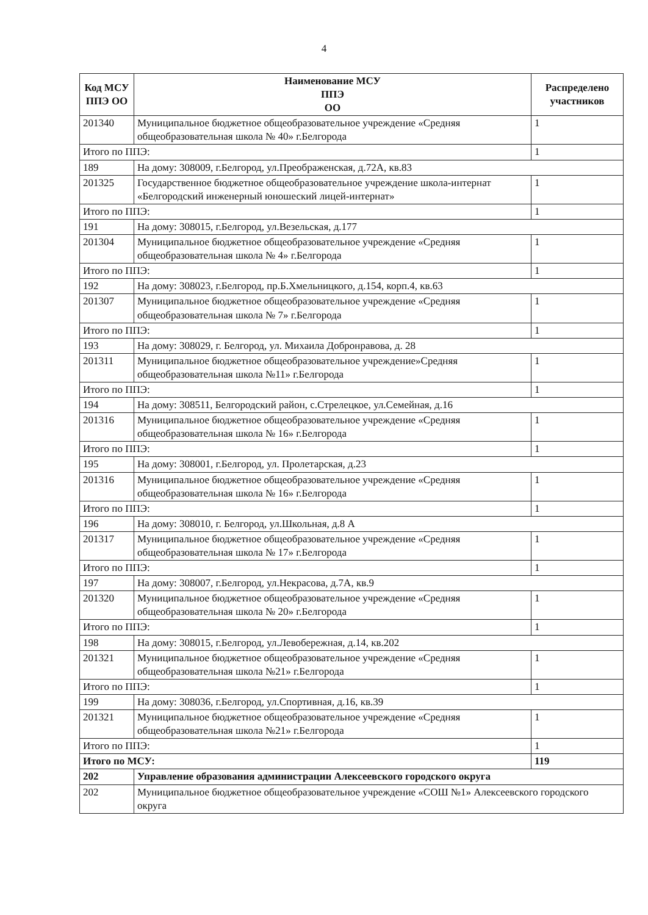4
| Код МСУ ППЭ ОО | Наименование МСУ ППЭ ОО | Распределено участников |
| --- | --- | --- |
| 201340 | Муниципальное бюджетное общеобразовательное учреждение «Средняя общеобразовательная школа № 40» г.Белгорода | 1 |
| Итого по ППЭ: | | 1 |
| 189 | На дому: 308009, г.Белгород, ул.Преображенская, д.72А, кв.83 | |
| 201325 | Государственное бюджетное общеобразовательное учреждение школа-интернат «Белгородский инженерный юношеский лицей-интернат» | 1 |
| Итого по ППЭ: | | 1 |
| 191 | На дому: 308015, г.Белгород, ул.Везельская, д.177 | |
| 201304 | Муниципальное бюджетное общеобразовательное учреждение «Средняя общеобразовательная школа № 4» г.Белгорода | 1 |
| Итого по ППЭ: | | 1 |
| 192 | На дому: 308023, г.Белгород, пр.Б.Хмельницкого, д.154, корп.4, кв.63 | |
| 201307 | Муниципальное бюджетное общеобразовательное учреждение «Средняя общеобразовательная школа № 7» г.Белгорода | 1 |
| Итого по ППЭ: | | 1 |
| 193 | На дому: 308029, г. Белгород, ул. Михаила Добронравова, д. 28 | |
| 201311 | Муниципальное бюджетное общеобразовательное учреждение»Средняя общеобразовательная школа №11» г.Белгорода | 1 |
| Итого по ППЭ: | | 1 |
| 194 | На дому: 308511, Белгородский район, с.Стрелецкое, ул.Семейная, д.16 | |
| 201316 | Муниципальное бюджетное общеобразовательное учреждение «Средняя общеобразовательная школа № 16» г.Белгорода | 1 |
| Итого по ППЭ: | | 1 |
| 195 | На дому: 308001, г.Белгород, ул. Пролетарская, д.23 | |
| 201316 | Муниципальное бюджетное общеобразовательное учреждение «Средняя общеобразовательная школа № 16» г.Белгорода | 1 |
| Итого по ППЭ: | | 1 |
| 196 | На дому: 308010, г. Белгород, ул.Школьная, д.8 А | |
| 201317 | Муниципальное бюджетное общеобразовательное учреждение «Средняя общеобразовательная школа № 17» г.Белгорода | 1 |
| Итого по ППЭ: | | 1 |
| 197 | На дому: 308007, г.Белгород, ул.Некрасова, д.7А, кв.9 | |
| 201320 | Муниципальное бюджетное общеобразовательное учреждение «Средняя общеобразовательная школа № 20» г.Белгорода | 1 |
| Итого по ППЭ: | | 1 |
| 198 | На дому: 308015, г.Белгород, ул.Левобережная, д.14, кв.202 | |
| 201321 | Муниципальное бюджетное общеобразовательное учреждение «Средняя общеобразовательная школа №21» г.Белгорода | 1 |
| Итого по ППЭ: | | 1 |
| 199 | На дому: 308036, г.Белгород, ул.Спортивная, д.16, кв.39 | |
| 201321 | Муниципальное бюджетное общеобразовательное учреждение «Средняя общеобразовательная школа №21» г.Белгорода | 1 |
| Итого по ППЭ: | | 1 |
| Итого по МСУ: | | 119 |
| 202 | Управление образования администрации Алексеевского городского округа | |
| 202 | Муниципальное бюджетное общеобразовательное учреждение «СОШ №1» Алексеевского городского округа | |